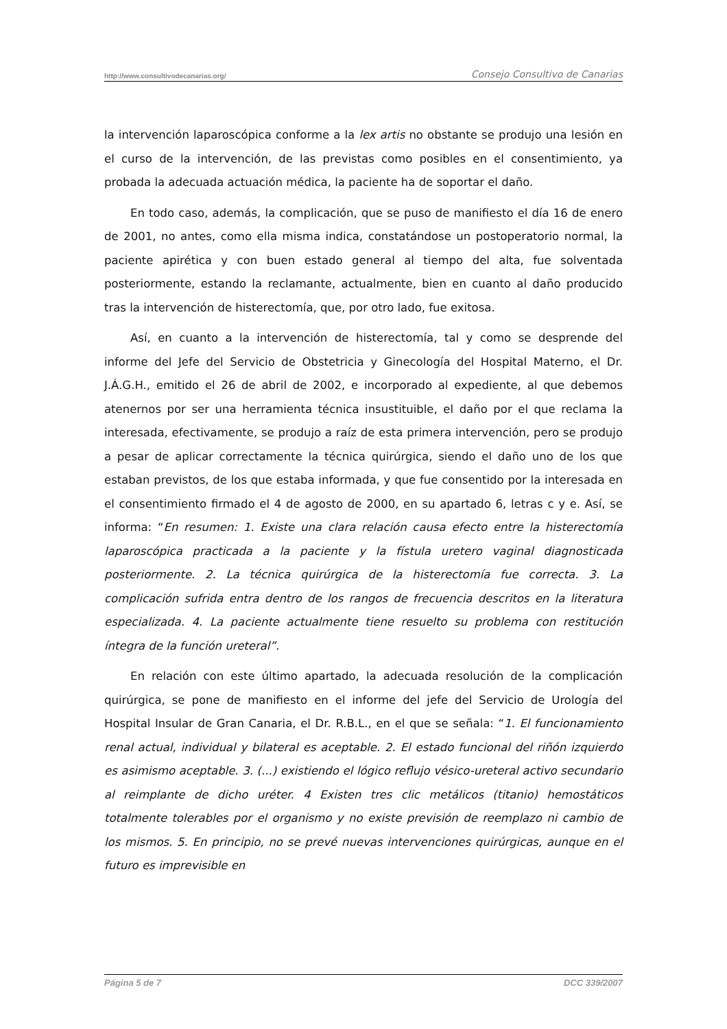http://www.consultivodecanarias.org/ Consejo Consultivo de Canarias
la intervención laparoscópica conforme a la lex artis no obstante se produjo una lesión en el curso de la intervención, de las previstas como posibles en el consentimiento, ya probada la adecuada actuación médica, la paciente ha de soportar el daño.
En todo caso, además, la complicación, que se puso de manifiesto el día 16 de enero de 2001, no antes, como ella misma indica, constatándose un postoperatorio normal, la paciente apirética y con buen estado general al tiempo del alta, fue solventada posteriormente, estando la reclamante, actualmente, bien en cuanto al daño producido tras la intervención de histerectomía, que, por otro lado, fue exitosa.
Así, en cuanto a la intervención de histerectomía, tal y como se desprende del informe del Jefe del Servicio de Obstetricia y Ginecología del Hospital Materno, el Dr. J.Á.G.H., emitido el 26 de abril de 2002, e incorporado al expediente, al que debemos atenernos por ser una herramienta técnica insustituible, el daño por el que reclama la interesada, efectivamente, se produjo a raíz de esta primera intervención, pero se produjo a pesar de aplicar correctamente la técnica quirúrgica, siendo el daño uno de los que estaban previstos, de los que estaba informada, y que fue consentido por la interesada en el consentimiento firmado el 4 de agosto de 2000, en su apartado 6, letras c y e. Así, se informa: “En resumen: 1. Existe una clara relación causa efecto entre la histerectomía laparoscópica practicada a la paciente y la fístula uretero vaginal diagnosticada posteriormente. 2. La técnica quirúrgica de la histerectomía fue correcta. 3. La complicación sufrida entra dentro de los rangos de frecuencia descritos en la literatura especializada. 4. La paciente actualmente tiene resuelto su problema con restitución íntegra de la función ureteral”.
En relación con este último apartado, la adecuada resolución de la complicación quirúrgica, se pone de manifiesto en el informe del jefe del Servicio de Urología del Hospital Insular de Gran Canaria, el Dr. R.B.L., en el que se señala: “1. El funcionamiento renal actual, individual y bilateral es aceptable. 2. El estado funcional del riñón izquierdo es asimismo aceptable. 3. (...) existiendo el lógico reflujo vésico-ureteral activo secundario al reimplante de dicho uréter. 4 Existen tres clic metálicos (titanio) hemostáticos totalmente tolerables por el organismo y no existe previsión de reemplazo ni cambio de los mismos. 5. En principio, no se prevé nuevas intervenciones quirúrgicas, aunque en el futuro es imprevisible en
Página 5 de 7 DCC 339/2007